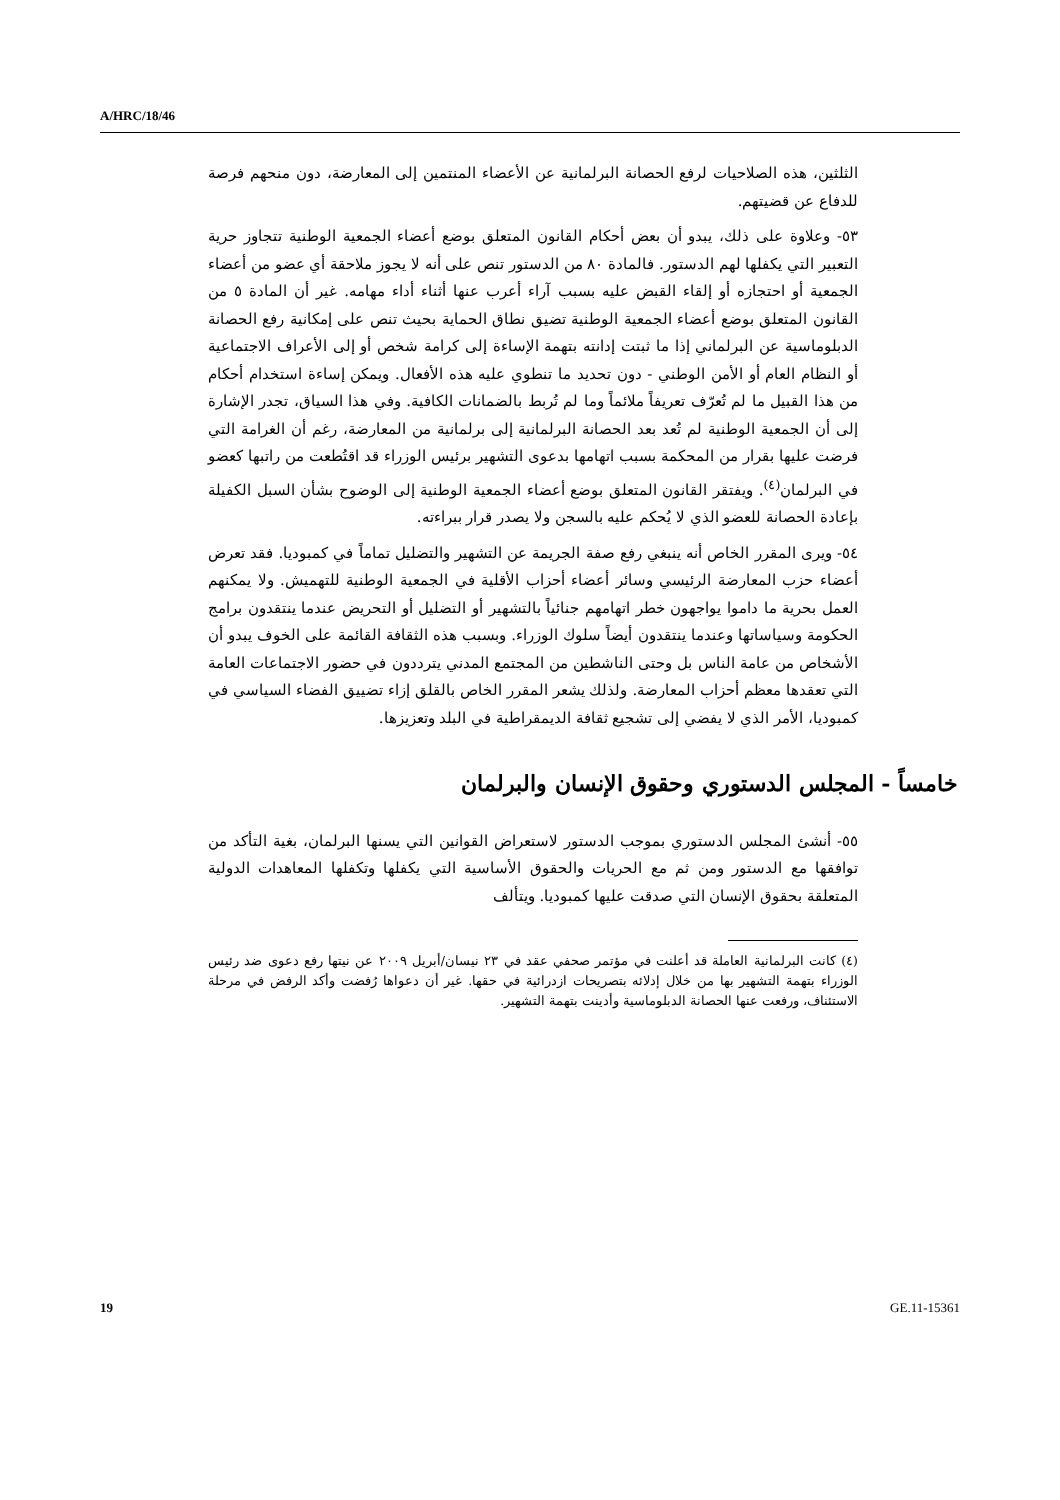A/HRC/18/46
الثلثين، هذه الصلاحيات لرفع الحصانة البرلمانية عن الأعضاء المنتمين إلى المعارضة، دون منحهم فرصة للدفاع عن قضيتهم.
٥٣- وعلاوة على ذلك، يبدو أن بعض أحكام القانون المتعلق بوضع أعضاء الجمعية الوطنية تتجاوز حرية التعبير التي يكفلها لهم الدستور. فالمادة ٨٠ من الدستور تنص على أنه لا يجوز ملاحقة أي عضو من أعضاء الجمعية أو احتجازه أو إلقاء القبض عليه بسبب آراء أعرب عنها أثناء أداء مهامه. غير أن المادة ٥ من القانون المتعلق بوضع أعضاء الجمعية الوطنية تضيق نطاق الحماية بحيث تنص على إمكانية رفع الحصانة الدبلوماسية عن البرلماني إذا ما ثبتت إدانته بتهمة الإساءة إلى كرامة شخص أو إلى الأعراف الاجتماعية أو النظام العام أو الأمن الوطني - دون تحديد ما تنطوي عليه هذه الأفعال. ويمكن إساءة استخدام أحكام من هذا القبيل ما لم تُعرّف تعريفاً ملائماً وما لم تُربط بالضمانات الكافية. وفي هذا السياق، تجدر الإشارة إلى أن الجمعية الوطنية لم تُعد بعد الحصانة البرلمانية إلى برلمانية من المعارضة، رغم أن الغرامة التي فرضت عليها بقرار من المحكمة بسبب اتهامها بدعوى التشهير برئيس الوزراء قد اقتُطعت من راتبها كعضو في البرلمان<sup>(٤)</sup>. ويفتقر القانون المتعلق بوضع أعضاء الجمعية الوطنية إلى الوضوح بشأن السبل الكفيلة بإعادة الحصانة للعضو الذي لا يُحكم عليه بالسجن ولا يصدر قرار ببراءته.
٥٤- ويرى المقرر الخاص أنه ينبغي رفع صفة الجريمة عن التشهير والتضليل تماماً في كمبوديا. فقد تعرض أعضاء حزب المعارضة الرئيسي وسائر أعضاء أحزاب الأقلية في الجمعية الوطنية للتهميش. ولا يمكنهم العمل بحرية ما داموا يواجهون خطر اتهامهم جنائياً بالتشهير أو التضليل أو التحريض عندما ينتقدون برامج الحكومة وسياساتها وعندما ينتقدون أيضاً سلوك الوزراء. وبسبب هذه الثقافة القائمة على الخوف يبدو أن الأشخاص من عامة الناس بل وحتى الناشطين من المجتمع المدني يترددون في حضور الاجتماعات العامة التي تعقدها معظم أحزاب المعارضة. ولذلك يشعر المقرر الخاص بالقلق إزاء تضييق الفضاء السياسي في كمبوديا، الأمر الذي لا يفضي إلى تشجيع ثقافة الديمقراطية في البلد وتعزيزها.
خامساً - المجلس الدستوري وحقوق الإنسان والبرلمان
٥٥- أنشئ المجلس الدستوري بموجب الدستور لاستعراض القوانين التي يسنها البرلمان، بغية التأكد من توافقها مع الدستور ومن ثم مع الحريات والحقوق الأساسية التي يكفلها وتكفلها المعاهدات الدولية المتعلقة بحقوق الإنسان التي صدقت عليها كمبوديا. ويتألف
(٤) كانت البرلمانية العاملة قد أعلنت في مؤتمر صحفي عقد في ٢٣ نيسان/أبريل ٢٠٠٩ عن نيتها رفع دعوى ضد رئيس الوزراء بتهمة التشهير بها من خلال إدلائه بتصريحات ازدرائية في حقها. غير أن دعواها رُفضت وأكد الرفض في مرحلة الاستئناف، ورفعت عنها الحصانة الدبلوماسية وأدينت بتهمة التشهير.
19 GE.11-15361